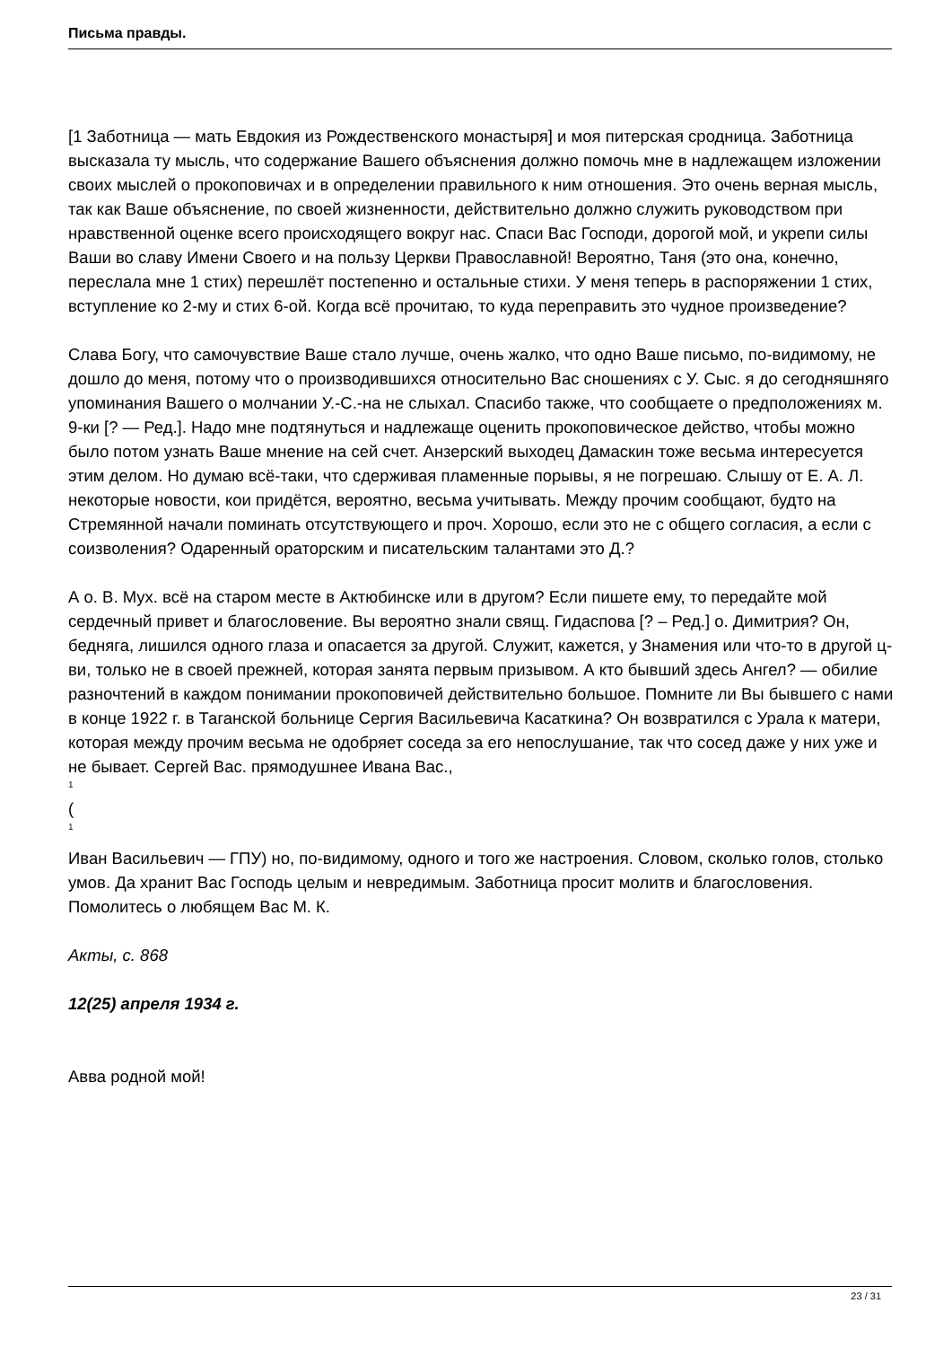Письма правды.
[1 Заботница — мать Евдокия из Рождественского монастыря] и моя питерская сродница. Заботница высказала ту мысль, что содержание Вашего объяснения должно помочь мне в надлежащем изложении своих мыслей о прокоповичах и в определении правильного к ним отношения. Это очень верная мысль, так как Ваше объяснение, по своей жизненности, действительно должно служить руководством при нравственной оценке всего происходящего вокруг нас. Спаси Вас Господи, дорогой мой, и укрепи силы Ваши во славу Имени Своего и на пользу Церкви Православной! Вероятно, Таня (это она, конечно, переслала мне 1 стих) перешлёт постепенно и остальные стихи. У меня теперь в распоряжении 1 стих, вступление ко 2-му и стих 6-ой. Когда всё прочитаю, то куда переправить это чудное произведение?
Слава Богу, что самочувствие Ваше стало лучше, очень жалко, что одно Ваше письмо, по-видимому, не дошло до меня, потому что о производившихся относительно Вас сношениях с У. Сыс. я до сегодняшняго упоминания Вашего о молчании У.-С.-на не слыхал. Спасибо также, что сообщаете о предположениях м. 9-ки [? — Ред.]. Надо мне подтянуться и надлежаще оценить прокоповическое действо, чтобы можно было потом узнать Ваше мнение на сей счет. Анзерский выходец Дамаскин тоже весьма интересуется этим делом. Но думаю всё-таки, что сдерживая пламенные порывы, я не погрешаю. Слышу от Е. А. Л. некоторые новости, кои придётся, вероятно, весьма учитывать. Между прочим сообщают, будто на Стремянной начали поминать отсутствующего и проч. Хорошо, если это не с общего согласия, а если с соизволения? Одаренный ораторским и писательским талантами это Д.?
А о. В. Мух. всё на старом месте в Актюбинске или в другом? Если пишете ему, то передайте мой сердечный привет и благословение. Вы вероятно знали свящ. Гидаспова [? – Ред.] о. Димитрия? Он, бедняга, лишился одного глаза и опасается за другой. Служит, кажется, у Знамения или что-то в другой ц-ви, только не в своей прежней, которая занята первым призывом. А кто бывший здесь Ангел? — обилие разночтений в каждом понимании прокоповичей действительно большое. Помните ли Вы бывшего с нами в конце 1922 г. в Таганской больнице Сергия Васильевича Касаткина? Он возвратился с Урала к матери, которая между прочим весьма не одобряет соседа за его непослушание, так что сосед даже у них уже и не бывает. Сергей Вас. прямодушнее Ивана Вас.,
1
(
1
Иван Васильевич — ГПУ) но, по-видимому, одного и того же настроения. Словом, сколько голов, столько умов. Да хранит Вас Господь целым и невредимым. Заботница просит молитв и благословения. Помолитесь о любящем Вас М. К.
Акты, с. 868
12(25) апреля 1934 г.
Авва родной мой!
23 / 31